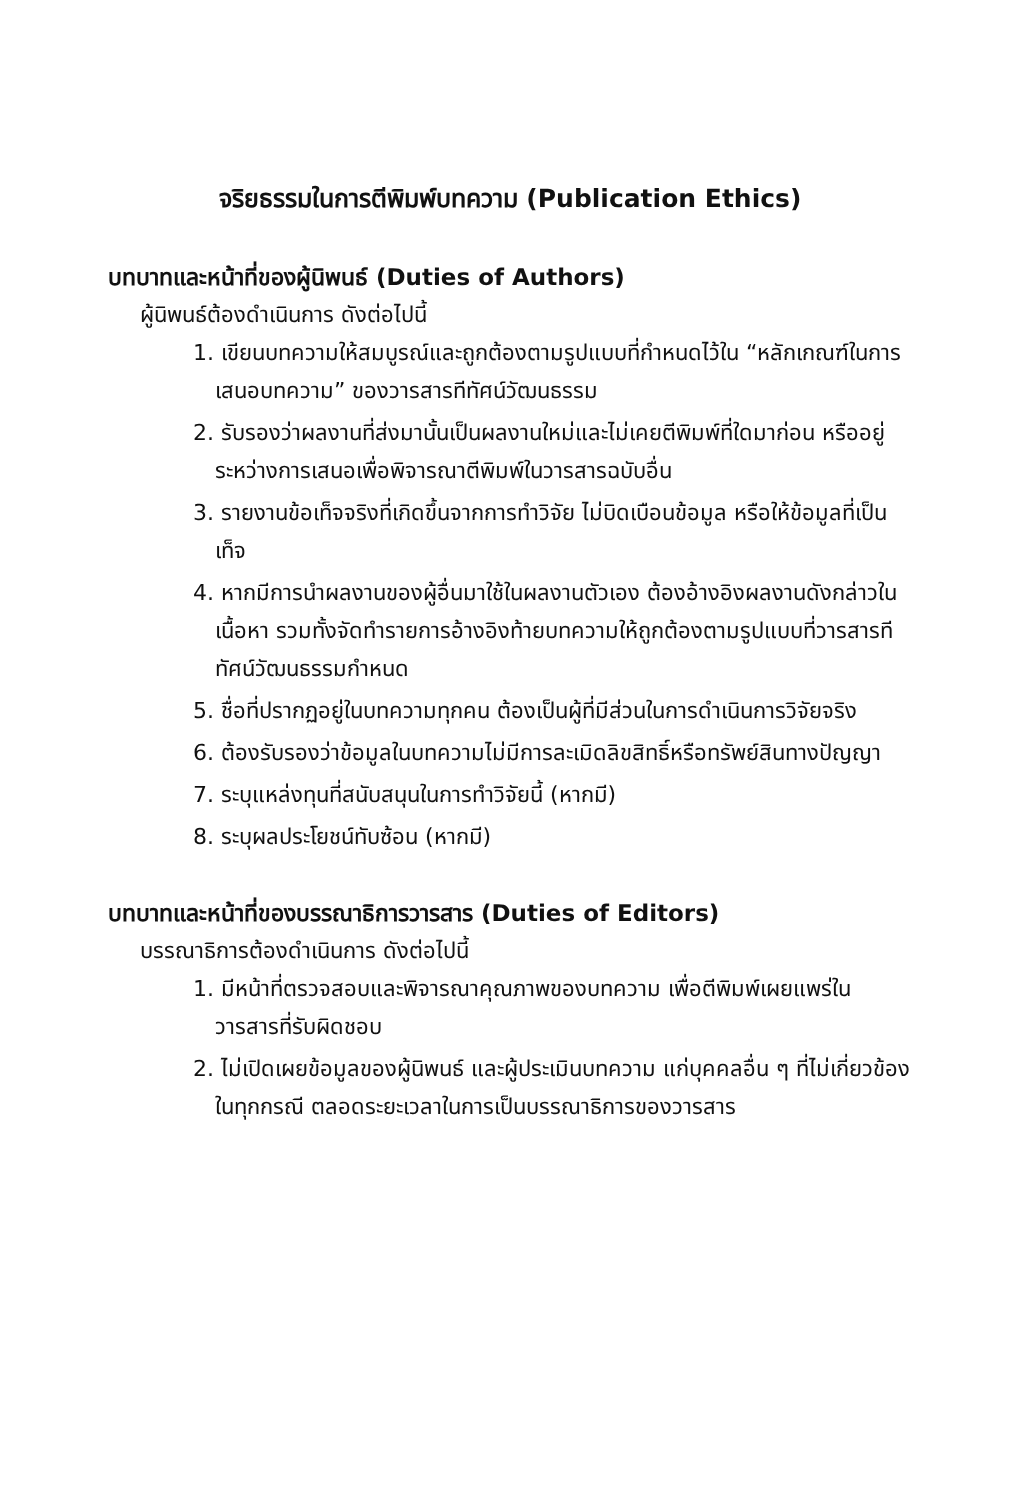จริยธรรมในการตีพิมพ์บทความ (Publication Ethics)
บทบาทและหน้าที่ของผู้นิพนธ์ (Duties of Authors)
ผู้นิพนธ์ต้องดำเนินการ ดังต่อไปนี้
1. เขียนบทความให้สมบูรณ์และถูกต้องตามรูปแบบที่กำหนดไว้ใน “หลักเกณฑ์ในการเสนอบทความ” ของวารสารทีทัศน์วัฒนธรรม
2. รับรองว่าผลงานที่ส่งมานั้นเป็นผลงานใหม่และไม่เคยตีพิมพ์ที่ใดมาก่อน หรืออยู่ระหว่างการเสนอเพื่อพิจารณาตีพิมพ์ในวารสารฉบับอื่น
3. รายงานข้อเท็จจริงที่เกิดขึ้นจากการทำวิจัย ไม่บิดเบือนข้อมูล หรือให้ข้อมูลที่เป็นเท็จ
4. หากมีการนำผลงานของผู้อื่นมาใช้ในผลงานตัวเอง ต้องอ้างอิงผลงานดังกล่าวในเนื้อหา รวมทั้งจัดทำรายการอ้างอิงท้ายบทความให้ถูกต้องตามรูปแบบที่วารสารทีทัศน์วัฒนธรรมกำหนด
5. ชื่อที่ปรากฏอยู่ในบทความทุกคน ต้องเป็นผู้ที่มีส่วนในการดำเนินการวิจัยจริง
6. ต้องรับรองว่าข้อมูลในบทความไม่มีการละเมิดลิขสิทธิ์หรือทรัพย์สินทางปัญญา
7. ระบุแหล่งทุนที่สนับสนุนในการทำวิจัยนี้ (หากมี)
8. ระบุผลประโยชน์ทับซ้อน (หากมี)
บทบาทและหน้าที่ของบรรณาธิการวารสาร (Duties of Editors)
บรรณาธิการต้องดำเนินการ ดังต่อไปนี้
1. มีหน้าที่ตรวจสอบและพิจารณาคุณภาพของบทความ เพื่อตีพิมพ์เผยแพร่ในวารสารที่รับผิดชอบ
2. ไม่เปิดเผยข้อมูลของผู้นิพนธ์ และผู้ประเมินบทความ แก่บุคคลอื่น ๆ ที่ไม่เกี่ยวข้องในทุกกรณี ตลอดระยะเวลาในการเป็นบรรณาธิการของวารสาร